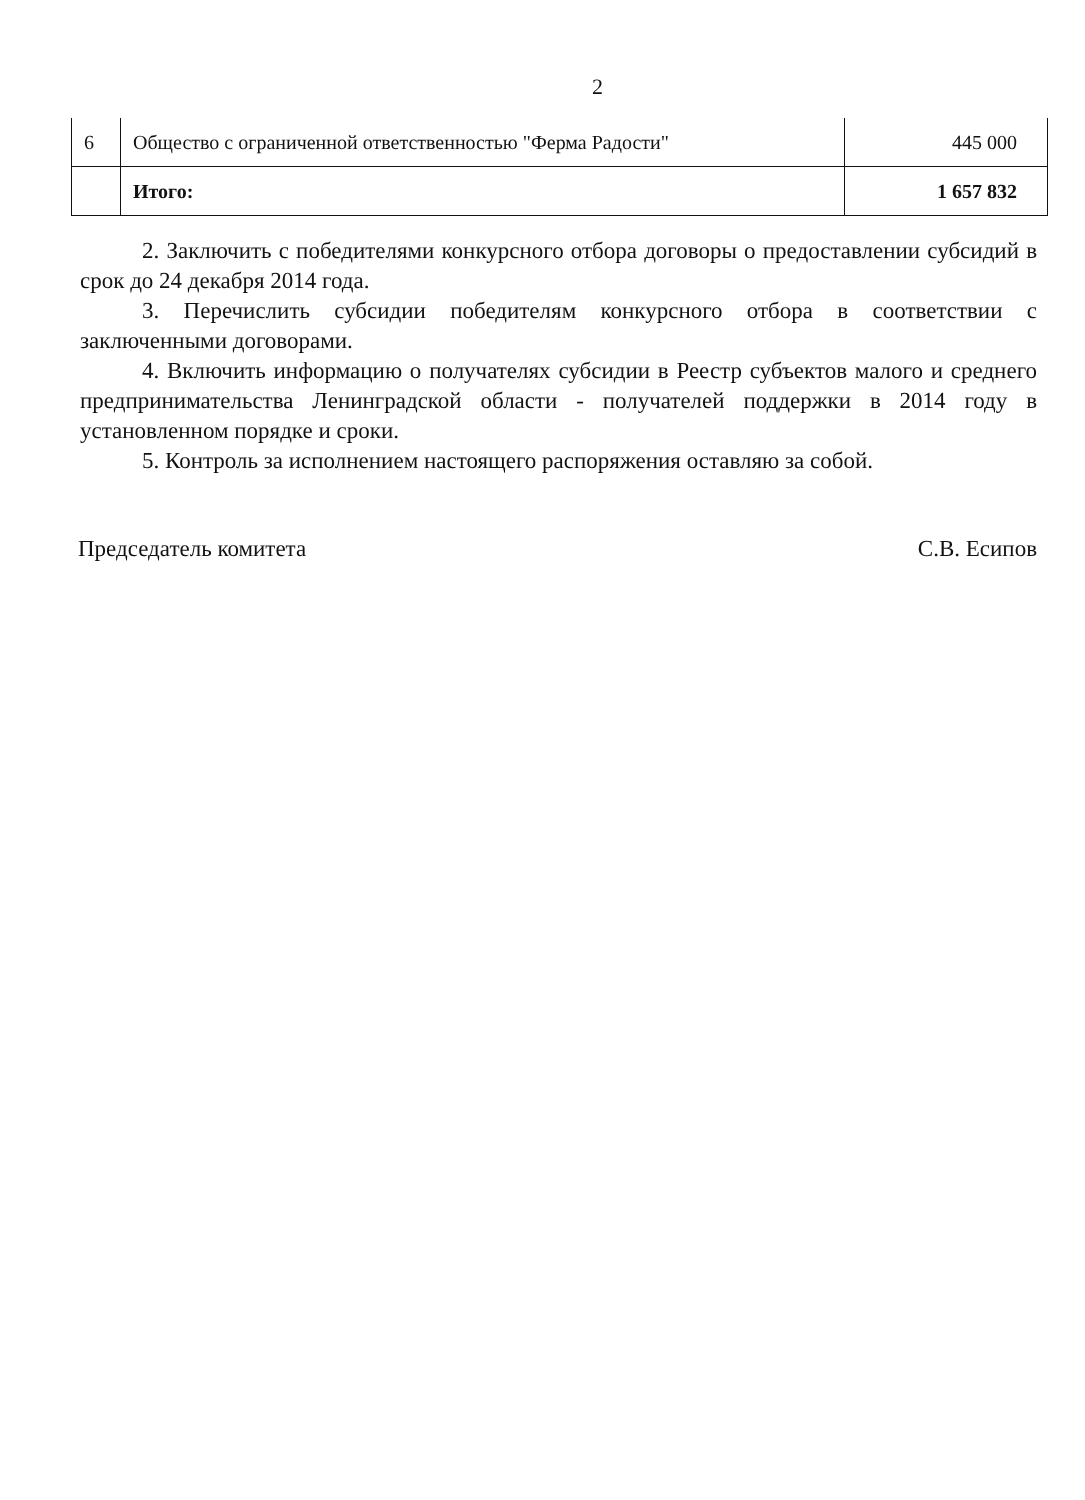2
| 6 | Общество с ограниченной ответственностью "Ферма Радости" | 445 000 |
| | Итого: | 1 657 832 |
2. Заключить с победителями конкурсного отбора договоры о предоставлении субсидий в срок до 24 декабря 2014 года.
3. Перечислить субсидии победителям конкурсного отбора в соответствии с заключенными договорами.
4. Включить информацию о получателях субсидии в Реестр субъектов малого и среднего предпринимательства Ленинградской области - получателей поддержки в 2014 году в установленном порядке и сроки.
5. Контроль за исполнением настоящего распоряжения оставляю за собой.
Председатель комитета С.В. Есипов